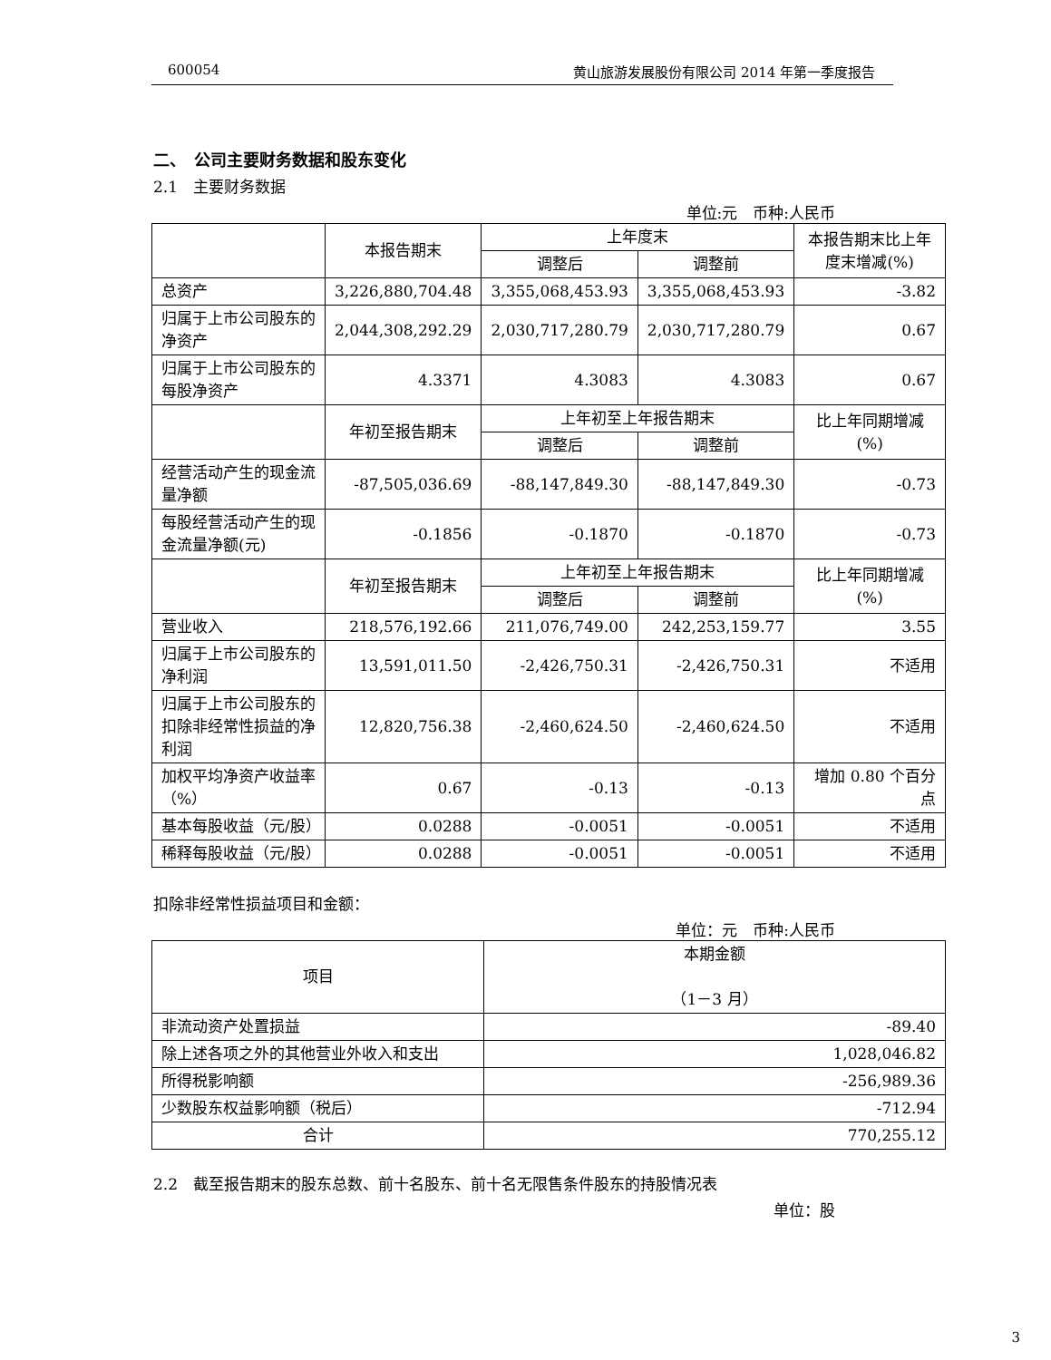600054 黄山旅游发展股份有限公司 2014 年第一季度报告
二、　公司主要财务数据和股东变化
2.1　主要财务数据
单位:元　币种:人民币
| | 本报告期末 | 上年度末 | | 本报告期末比上年度末增减(%) |
| --- | --- | --- | --- | --- |
| | | 调整后 | 调整前 | |
| 总资产 | 3,226,880,704.48 | 3,355,068,453.93 | 3,355,068,453.93 | -3.82 |
| 归属于上市公司股东的净资产 | 2,044,308,292.29 | 2,030,717,280.79 | 2,030,717,280.79 | 0.67 |
| 归属于上市公司股东的每股净资产 | 4.3371 | 4.3083 | 4.3083 | 0.67 |
| | 年初至报告期末 | 上年初至上年报告期末 | | 比上年同期增减(%) |
| | | 调整后 | 调整前 | |
| 经营活动产生的现金流量净额 | -87,505,036.69 | -88,147,849.30 | -88,147,849.30 | -0.73 |
| 每股经营活动产生的现金流量净额(元) | -0.1856 | -0.1870 | -0.1870 | -0.73 |
| | 年初至报告期末 | 上年初至上年报告期末 | | 比上年同期增减(%) |
| | | 调整后 | 调整前 | |
| 营业收入 | 218,576,192.66 | 211,076,749.00 | 242,253,159.77 | 3.55 |
| 归属于上市公司股东的净利润 | 13,591,011.50 | -2,426,750.31 | -2,426,750.31 | 不适用 |
| 归属于上市公司股东的扣除非经常性损益的净利润 | 12,820,756.38 | -2,460,624.50 | -2,460,624.50 | 不适用 |
| 加权平均净资产收益率（%） | 0.67 | -0.13 | -0.13 | 增加 0.80 个百分点 |
| 基本每股收益（元/股） | 0.0288 | -0.0051 | -0.0051 | 不适用 |
| 稀释每股收益（元/股） | 0.0288 | -0.0051 | -0.0051 | 不适用 |
扣除非经常性损益项目和金额：
单位：元　币种:人民币
| 项目 | 本期金额 （1－3 月） |
| --- | --- |
| 非流动资产处置损益 | -89.40 |
| 除上述各项之外的其他营业外收入和支出 | 1,028,046.82 |
| 所得税影响额 | -256,989.36 |
| 少数股东权益影响额（税后） | -712.94 |
| 合计 | 770,255.12 |
2.2　截至报告期末的股东总数、前十名股东、前十名无限售条件股东的持股情况表
单位：股
3